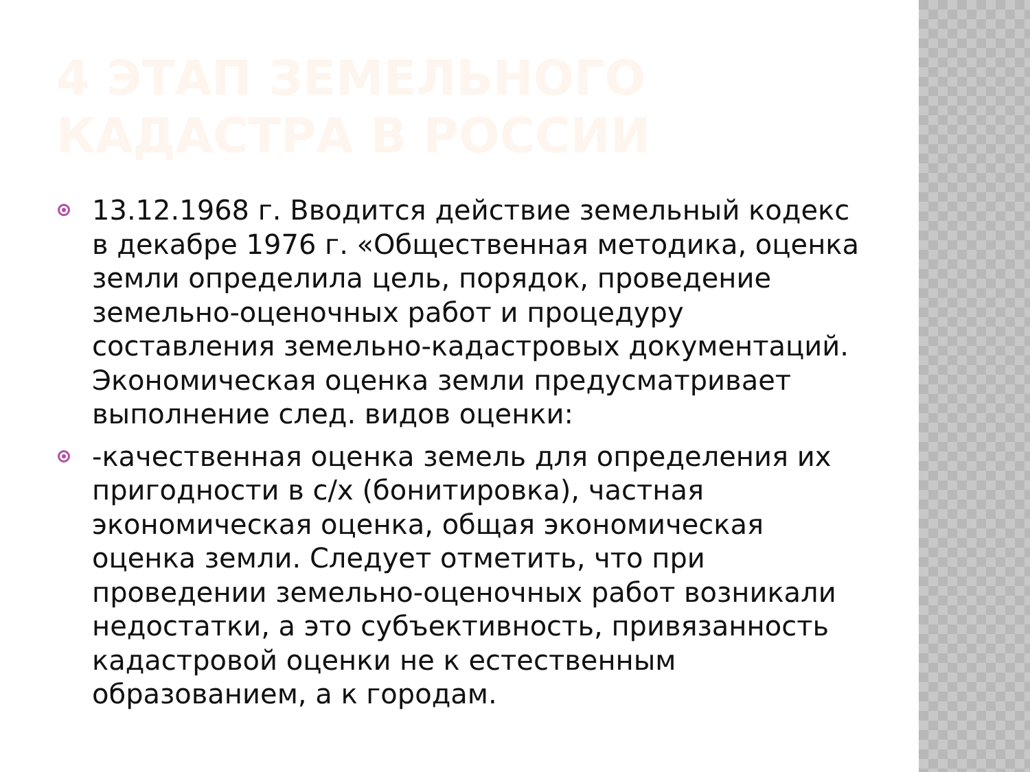4 ЭТАП ЗЕМЕЛЬНОГО КАДАСТРА В РОССИИ
13.12.1968 г. Вводится действие земельный кодекс в декабре 1976 г. «Общественная методика, оценка земли определила цель, порядок, проведение земельно-оценочных работ и процедуру составления земельно-кадастровых документаций. Экономическая оценка земли предусматривает выполнение след. видов оценки:
-качественная оценка земель для определения их пригодности в с/х (бонитировка), частная экономическая оценка, общая экономическая оценка земли. Следует отметить, что при проведении земельно-оценочных работ возникали недостатки, а это субъективность, привязанность кадастровой оценки не к естественным образованием, а к городам.